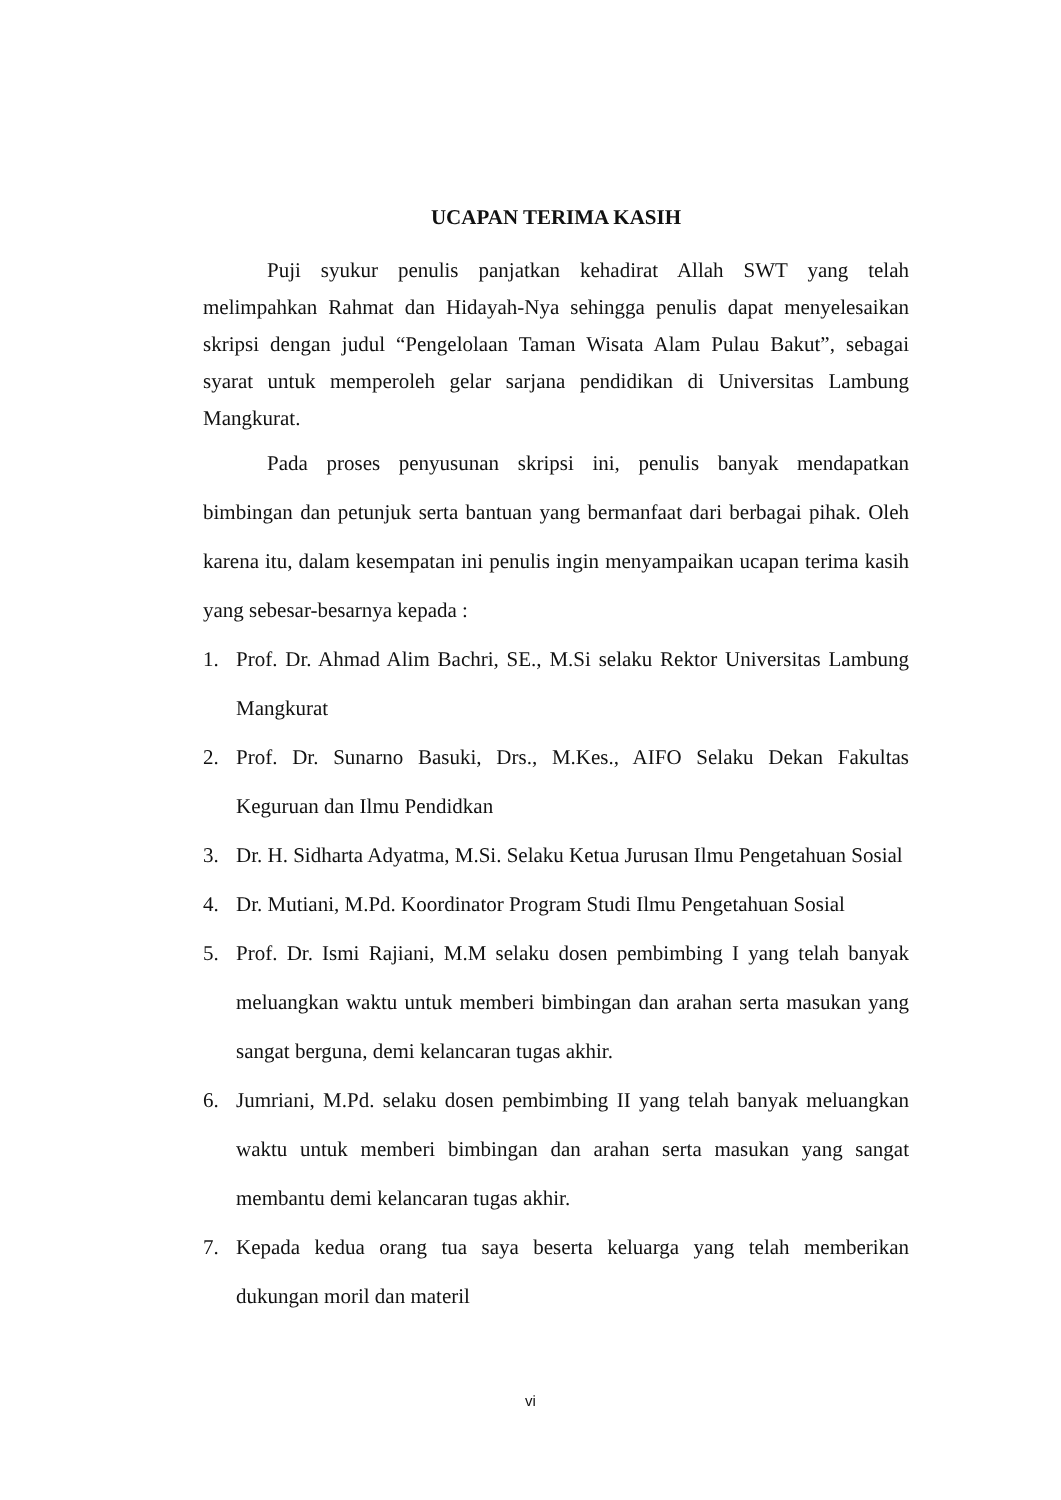UCAPAN TERIMA KASIH
Puji syukur penulis panjatkan kehadirat Allah SWT yang telah melimpahkan Rahmat dan Hidayah-Nya sehingga penulis dapat menyelesaikan skripsi dengan judul “Pengelolaan Taman Wisata Alam Pulau Bakut”, sebagai syarat untuk memperoleh gelar sarjana pendidikan di Universitas Lambung Mangkurat.
Pada proses penyusunan skripsi ini, penulis banyak mendapatkan bimbingan dan petunjuk serta bantuan yang bermanfaat dari berbagai pihak. Oleh karena itu, dalam kesempatan ini penulis ingin menyampaikan ucapan terima kasih yang sebesar-besarnya kepada :
1. Prof. Dr. Ahmad Alim Bachri, SE., M.Si selaku Rektor Universitas Lambung Mangkurat
2. Prof. Dr. Sunarno Basuki, Drs., M.Kes., AIFO Selaku Dekan Fakultas Keguruan dan Ilmu Pendidkan
3. Dr. H. Sidharta Adyatma, M.Si. Selaku Ketua Jurusan Ilmu Pengetahuan Sosial
4. Dr. Mutiani, M.Pd. Koordinator Program Studi Ilmu Pengetahuan Sosial
5. Prof. Dr. Ismi Rajiani, M.M selaku dosen pembimbing I yang telah banyak meluangkan waktu untuk memberi bimbingan dan arahan serta masukan yang sangat berguna, demi kelancaran tugas akhir.
6. Jumriani, M.Pd. selaku dosen pembimbing II yang telah banyak meluangkan waktu untuk memberi bimbingan dan arahan serta masukan yang sangat membantu demi kelancaran tugas akhir.
7. Kepada kedua orang tua saya beserta keluarga yang telah memberikan dukungan moril dan materil
vi